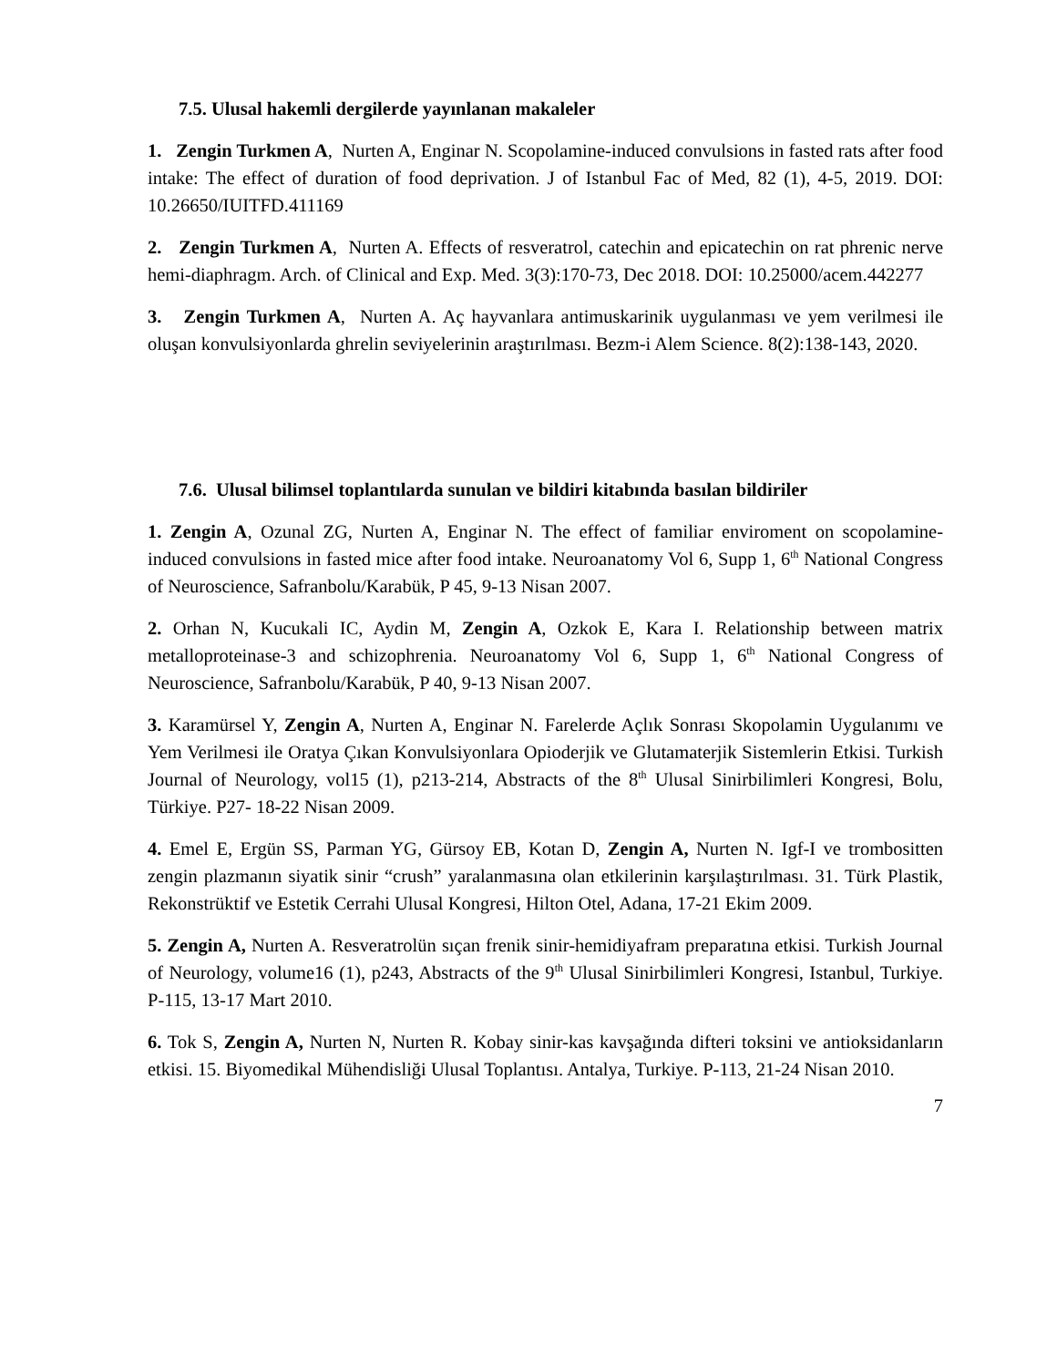7.5. Ulusal hakemli dergilerde yayınlanan makaleler
1. Zengin Turkmen A, Nurten A, Enginar N. Scopolamine-induced convulsions in fasted rats after food intake: The effect of duration of food deprivation. J of Istanbul Fac of Med, 82 (1), 4-5, 2019. DOI: 10.26650/IUITFD.411169
2. Zengin Turkmen A, Nurten A. Effects of resveratrol, catechin and epicatechin on rat phrenic nerve hemi-diaphragm. Arch. of Clinical and Exp. Med. 3(3):170-73, Dec 2018. DOI: 10.25000/acem.442277
3. Zengin Turkmen A, Nurten A. Aç hayvanlara antimuskarinik uygulanması ve yem verilmesi ile oluşan konvulsiyonlarda ghrelin seviyelerinin araştırılması. Bezm-i Alem Science. 8(2):138-143, 2020.
7.6. Ulusal bilimsel toplantılarda sunulan ve bildiri kitabında basılan bildiriler
1. Zengin A, Ozunal ZG, Nurten A, Enginar N. The effect of familiar enviroment on scopolamine-induced convulsions in fasted mice after food intake. Neuroanatomy Vol 6, Supp 1, 6<sup>th</sup> National Congress of Neuroscience, Safranbolu/Karabük, P 45, 9-13 Nisan 2007.
2. Orhan N, Kucukali IC, Aydin M, Zengin A, Ozkok E, Kara I. Relationship between matrix metalloproteinase-3 and schizophrenia. Neuroanatomy Vol 6, Supp 1, 6<sup>th</sup> National Congress of Neuroscience, Safranbolu/Karabük, P 40, 9-13 Nisan 2007.
3. Karamürsel Y, Zengin A, Nurten A, Enginar N. Farelerde Açlık Sonrası Skopolamin Uygulanımı ve Yem Verilmesi ile Oratya Çıkan Konvulsiyonlara Opioderjik ve Glutamaterjik Sistemlerin Etkisi. Turkish Journal of Neurology, vol15 (1), p213-214, Abstracts of the 8<sup>th</sup> Ulusal Sinirbilimleri Kongresi, Bolu, Türkiye. P27- 18-22 Nisan 2009.
4. Emel E, Ergün SS, Parman YG, Gürsoy EB, Kotan D, Zengin A, Nurten N. Igf-I ve trombositten zengin plazmanın siyatik sinir “crush” yaralanmasına olan etkilerinin karşılaştırılması. 31. Türk Plastik, Rekonstrüktif ve Estetik Cerrahi Ulusal Kongresi, Hilton Otel, Adana, 17-21 Ekim 2009.
5. Zengin A, Nurten A. Resveratrolün sıçan frenik sinir-hemidiyafram preparatına etkisi. Turkish Journal of Neurology, volume16 (1), p243, Abstracts of the 9<sup>th</sup> Ulusal Sinirbilimleri Kongresi, Istanbul, Turkiye. P-115, 13-17 Mart 2010.
6. Tok S, Zengin A, Nurten N, Nurten R. Kobay sinir-kas kavşağında difteri toksini ve antioksidanların etkisi. 15. Biyomedikal Mühendisliği Ulusal Toplantısı. Antalya, Turkiye. P-113, 21-24 Nisan 2010.
7